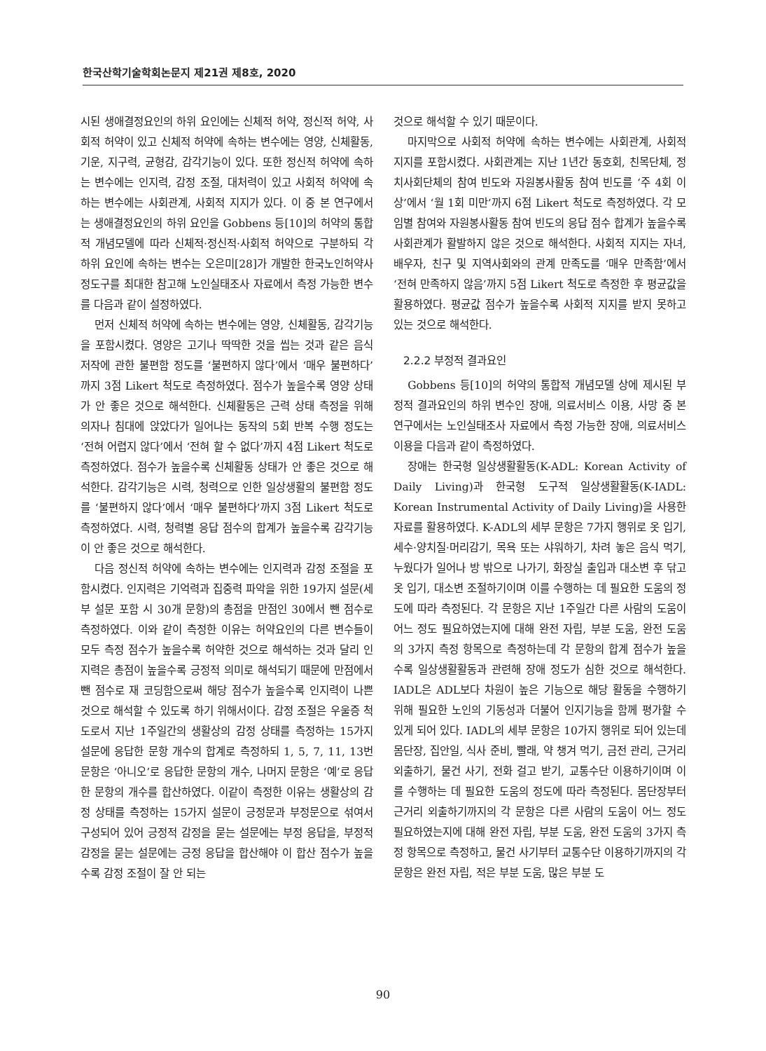한국산학기술학회논문지 제21권 제8호, 2020
시된 생애결정요인의 하위 요인에는 신체적 허약, 정신적 허약, 사회적 허약이 있고 신체적 허약에 속하는 변수에는 영양, 신체활동, 기운, 지구력, 균형감, 감각기능이 있다. 또한 정신적 허약에 속하는 변수에는 인지력, 감정 조절, 대처력이 있고 사회적 허약에 속하는 변수에는 사회관계, 사회적 지지가 있다. 이 중 본 연구에서는 생애결정요인의 하위 요인을 Gobbens 등[10]의 허약의 통합적 개념모델에 따라 신체적·정신적·사회적 허약으로 구분하되 각 하위 요인에 속하는 변수는 오은미[28]가 개발한 한국노인허약사정도구를 최대한 참고해 노인실태조사 자료에서 측정 가능한 변수를 다음과 같이 설정하였다.
먼저 신체적 허약에 속하는 변수에는 영양, 신체활동, 감각기능을 포함시켰다. 영양은 고기나 딱딱한 것을 씹는 것과 같은 음식 저작에 관한 불편함 정도를 ‘불편하지 않다’에서 ‘매우 불편하다’까지 3점 Likert 척도로 측정하였다. 점수가 높을수록 영양 상태가 안 좋은 것으로 해석한다. 신체활동은 근력 상태 측정을 위해 의자나 침대에 앉았다가 일어나는 동작의 5회 반복 수행 정도는 ‘전혀 어렵지 않다’에서 ‘전혀 할 수 없다’까지 4점 Likert 척도로 측정하였다. 점수가 높을수록 신체활동 상태가 안 좋은 것으로 해석한다. 감각기능은 시력, 청력으로 인한 일상생활의 불편함 정도를 ‘불편하지 않다’에서 ‘매우 불편하다’까지 3점 Likert 척도로 측정하였다. 시력, 청력별 응답 점수의 합계가 높을수록 감각기능이 안 좋은 것으로 해석한다.
다음 정신적 허약에 속하는 변수에는 인지력과 감정 조절을 포함시켰다. 인지력은 기억력과 집중력 파악을 위한 19가지 설문(세부 설문 포함 시 30개 문항)의 총점을 만점인 30에서 뺀 점수로 측정하였다. 이와 같이 측정한 이유는 허약요인의 다른 변수들이 모두 측정 점수가 높을수록 허약한 것으로 해석하는 것과 달리 인지력은 총점이 높을수록 긍정적 의미로 해석되기 때문에 만점에서 뺀 점수로 재 코딩함으로써 해당 점수가 높을수록 인지력이 나쁜 것으로 해석할 수 있도록 하기 위해서이다. 감정 조절은 우울증 척도로서 지난 1주일간의 생활상의 감정 상태를 측정하는 15가지 설문에 응답한 문항 개수의 합계로 측정하되 1, 5, 7, 11, 13번 문항은 ‘아니오’로 응답한 문항의 개수, 나머지 문항은 ‘예’로 응답한 문항의 개수를 합산하였다. 이같이 측정한 이유는 생활상의 감정 상태를 측정하는 15가지 설문이 긍정문과 부정문으로 섞여서 구성되어 있어 긍정적 감정을 묻는 설문에는 부정 응답을, 부정적 감정을 묻는 설문에는 긍정 응답을 합산해야 이 합산 점수가 높을수록 감정 조절이 잘 안 되는
것으로 해석할 수 있기 때문이다.
마지막으로 사회적 허약에 속하는 변수에는 사회관계, 사회적 지지를 포함시켰다. 사회관계는 지난 1년간 동호회, 친목단체, 정치사회단체의 참여 빈도와 자원봉사활동 참여 빈도를 ‘주 4회 이상’에서 ‘월 1회 미만’까지 6점 Likert 척도로 측정하였다. 각 모임별 참여와 자원봉사활동 참여 빈도의 응답 점수 합계가 높을수록 사회관계가 활발하지 않은 것으로 해석한다. 사회적 지지는 자녀, 배우자, 친구 및 지역사회와의 관계 만족도를 ‘매우 만족함’에서 ‘전혀 만족하지 않음’까지 5점 Likert 척도로 측정한 후 평균값을 활용하였다. 평균값 점수가 높을수록 사회적 지지를 받지 못하고 있는 것으로 해석한다.
2.2.2 부정적 결과요인
Gobbens 등[10]의 허약의 통합적 개념모델 상에 제시된 부정적 결과요인의 하위 변수인 장애, 의료서비스 이용, 사망 중 본 연구에서는 노인실태조사 자료에서 측정 가능한 장애, 의료서비스 이용을 다음과 같이 측정하였다.
장애는 한국형 일상생활활동(K-ADL: Korean Activity of Daily Living)과 한국형 도구적 일상생활활동(K-IADL: Korean Instrumental Activity of Daily Living)을 사용한 자료를 활용하였다. K-ADL의 세부 문항은 7가지 행위로 옷 입기, 세수·양치질·머리감기, 목욕 또는 샤워하기, 차려 놓은 음식 먹기, 누웠다가 일어나 방 밖으로 나가기, 화장실 출입과 대소변 후 닦고 옷 입기, 대소변 조절하기이며 이를 수행하는 데 필요한 도움의 정도에 따라 측정된다. 각 문항은 지난 1주일간 다른 사람의 도움이 어느 정도 필요하였는지에 대해 완전 자립, 부분 도움, 완전 도움의 3가지 측정 항목으로 측정하는데 각 문항의 합계 점수가 높을수록 일상생활활동과 관련해 장애 정도가 심한 것으로 해석한다. IADL은 ADL보다 차원이 높은 기능으로 해당 활동을 수행하기 위해 필요한 노인의 기동성과 더불어 인지기능을 함께 평가할 수 있게 되어 있다. IADL의 세부 문항은 10가지 행위로 되어 있는데 몸단장, 집안일, 식사 준비, 빨래, 약 챙겨 먹기, 금전 관리, 근거리 외출하기, 물건 사기, 전화 걸고 받기, 교통수단 이용하기이며 이를 수행하는 데 필요한 도움의 정도에 따라 측정된다. 몸단장부터 근거리 외출하기까지의 각 문항은 다른 사람의 도움이 어느 정도 필요하였는지에 대해 완전 자립, 부분 도움, 완전 도움의 3가지 측정 항목으로 측정하고, 물건 사기부터 교통수단 이용하기까지의 각 문항은 완전 자립, 적은 부분 도움, 많은 부분 도
90